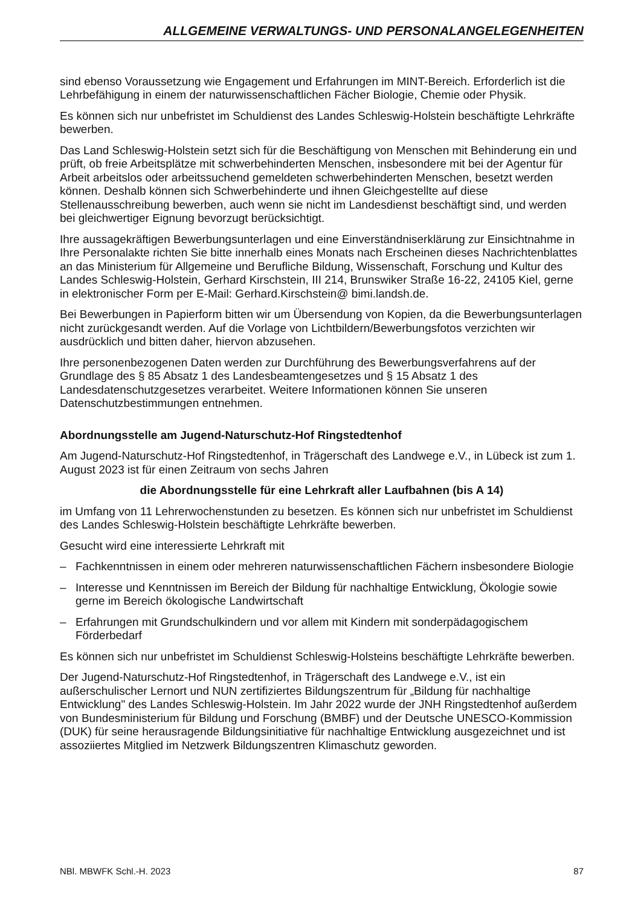ALLGEMEINE VERWALTUNGS- UND PERSONALANGELEGENHEITEN
sind ebenso Voraussetzung wie Engagement und Erfahrungen im MINT-Bereich. Erforderlich ist die Lehrbefähigung in einem der naturwissenschaftlichen Fächer Biologie, Chemie oder Physik.
Es können sich nur unbefristet im Schuldienst des Landes Schleswig-Holstein beschäftigte Lehrkräfte bewerben.
Das Land Schleswig-Holstein setzt sich für die Beschäftigung von Menschen mit Behinderung ein und prüft, ob freie Arbeitsplätze mit schwerbehinderten Menschen, insbesondere mit bei der Agentur für Arbeit arbeitslos oder arbeitssuchend gemeldeten schwerbehinderten Menschen, besetzt werden können. Deshalb können sich Schwerbehinderte und ihnen Gleichgestellte auf diese Stellenausschreibung bewerben, auch wenn sie nicht im Landesdienst beschäftigt sind, und werden bei gleichwertiger Eignung bevorzugt berücksichtigt.
Ihre aussagekräftigen Bewerbungsunterlagen und eine Einverständniserklärung zur Einsichtnahme in Ihre Personalakte richten Sie bitte innerhalb eines Monats nach Erscheinen dieses Nachrichtenblattes an das Ministerium für Allgemeine und Berufliche Bildung, Wissenschaft, Forschung und Kultur des Landes Schleswig-Holstein, Gerhard Kirschstein, III 214, Brunswiker Straße 16-22, 24105 Kiel, gerne in elektronischer Form per E-Mail: Gerhard.Kirschstein@ bimi.landsh.de.
Bei Bewerbungen in Papierform bitten wir um Übersendung von Kopien, da die Bewerbungsunterlagen nicht zurückgesandt werden. Auf die Vorlage von Lichtbildern/Bewerbungsfotos verzichten wir ausdrücklich und bitten daher, hiervon abzusehen.
Ihre personenbezogenen Daten werden zur Durchführung des Bewerbungsverfahrens auf der Grundlage des § 85 Absatz 1 des Landesbeamtengesetzes und § 15 Absatz 1 des Landesdatenschutzgesetzes verarbeitet. Weitere Informationen können Sie unseren Datenschutzbestimmungen entnehmen.
Abordnungsstelle am Jugend-Naturschutz-Hof Ringstedtenhof
Am Jugend-Naturschutz-Hof Ringstedtenhof, in Trägerschaft des Landwege e.V., in Lübeck ist zum 1. August 2023 ist für einen Zeitraum von sechs Jahren
die Abordnungsstelle für eine Lehrkraft aller Laufbahnen (bis A 14)
im Umfang von 11 Lehrerwochenstunden zu besetzen. Es können sich nur unbefristet im Schuldienst des Landes Schleswig-Holstein beschäftigte Lehrkräfte bewerben.
Gesucht wird eine interessierte Lehrkraft mit
– Fachkenntnissen in einem oder mehreren naturwissenschaftlichen Fächern insbesondere Biologie
– Interesse und Kenntnissen im Bereich der Bildung für nachhaltige Entwicklung, Ökologie sowie gerne im Bereich ökologische Landwirtschaft
– Erfahrungen mit Grundschulkindern und vor allem mit Kindern mit sonderpädagogischem Förderbedarf
Es können sich nur unbefristet im Schuldienst Schleswig-Holsteins beschäftigte Lehrkräfte bewerben.
Der Jugend-Naturschutz-Hof Ringstedtenhof, in Trägerschaft des Landwege e.V., ist ein außerschulischer Lernort und NUN zertifiziertes Bildungszentrum für „Bildung für nachhaltige Entwicklung" des Landes Schleswig-Holstein. Im Jahr 2022 wurde der JNH Ringstedtenhof außerdem von Bundesministerium für Bildung und Forschung (BMBF) und der Deutsche UNESCO-Kommission (DUK) für seine herausragende Bildungsinitiative für nachhaltige Entwicklung ausgezeichnet und ist assoziiertes Mitglied im Netzwerk Bildungszentren Klimaschutz geworden.
NBl. MBWFK Schl.-H. 2023 87